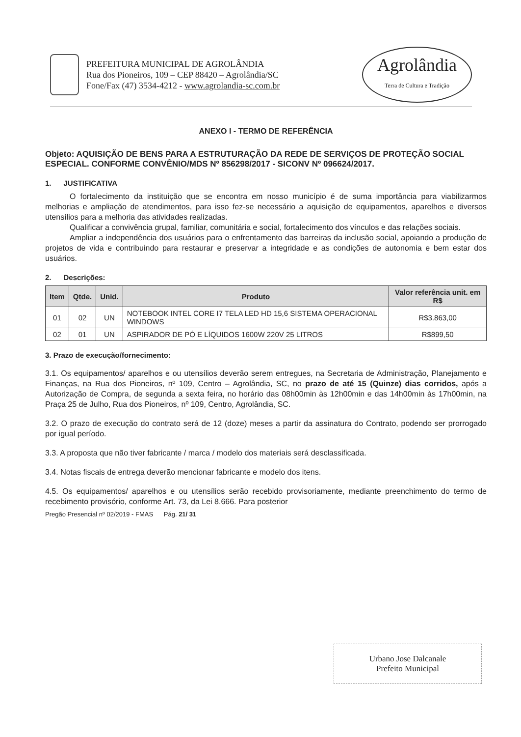PREFEITURA MUNICIPAL DE AGROLÂNDIA
Rua dos Pioneiros, 109 – CEP 88420 – Agrolândia/SC
Fone/Fax (47) 3534-4212 - www.agrolandia-sc.com.br
Agrolândia
Terra de Cultura e Tradição
ANEXO I - TERMO DE REFERÊNCIA
Objeto: AQUISIÇÃO DE BENS PARA A ESTRUTURAÇÃO DA REDE DE SERVIÇOS DE PROTEÇÃO SOCIAL ESPECIAL. CONFORME CONVÊNIO/MDS Nº 856298/2017 - SICONV Nº 096624/2017.
1. JUSTIFICATIVA
O fortalecimento da instituição que se encontra em nosso município é de suma importância para viabilizarmos melhorias e ampliação de atendimentos, para isso fez-se necessário a aquisição de equipamentos, aparelhos e diversos utensílios para a melhoria das atividades realizadas.
Qualificar a convivência grupal, familiar, comunitária e social, fortalecimento dos vínculos e das relações sociais.
Ampliar a independência dos usuários para o enfrentamento das barreiras da inclusão social, apoiando a produção de projetos de vida e contribuindo para restaurar e preservar a integridade e as condições de autonomia e bem estar dos usuários.
2. Descrições:
| Item | Qtde. | Unid. | Produto | Valor referência unit. em R$ |
| --- | --- | --- | --- | --- |
| 01 | 02 | UN | NOTEBOOK INTEL CORE I7 TELA LED HD 15,6 SISTEMA OPERACIONAL WINDOWS | R$3.863,00 |
| 02 | 01 | UN | ASPIRADOR DE PÓ E LÍQUIDOS 1600W 220V 25 LITROS | R$899,50 |
3. Prazo de execução/fornecimento:
3.1. Os equipamentos/ aparelhos e ou utensílios deverão serem entregues, na Secretaria de Administração, Planejamento e Finanças, na Rua dos Pioneiros, nº 109, Centro – Agrolândia, SC, no prazo de até 15 (Quinze) dias corridos, após a Autorização de Compra, de segunda a sexta feira, no horário das 08h00min às 12h00min e das 14h00min às 17h00min, na Praça 25 de Julho, Rua dos Pioneiros, nº 109, Centro, Agrolândia, SC.
3.2. O prazo de execução do contrato será de 12 (doze) meses a partir da assinatura do Contrato, podendo ser prorrogado por igual período.
3.3. A proposta que não tiver fabricante / marca / modelo dos materiais será desclassificada.
3.4. Notas fiscais de entrega deverão mencionar fabricante e modelo dos itens.
4.5. Os equipamentos/ aparelhos e ou utensílios serão recebido provisoriamente, mediante preenchimento do termo de recebimento provisório, conforme Art. 73, da Lei 8.666. Para posterior
Pregão Presencial nº 02/2019 - FMAS Pág. 21/ 31
Urbano Jose Dalcanale
Prefeito Municipal